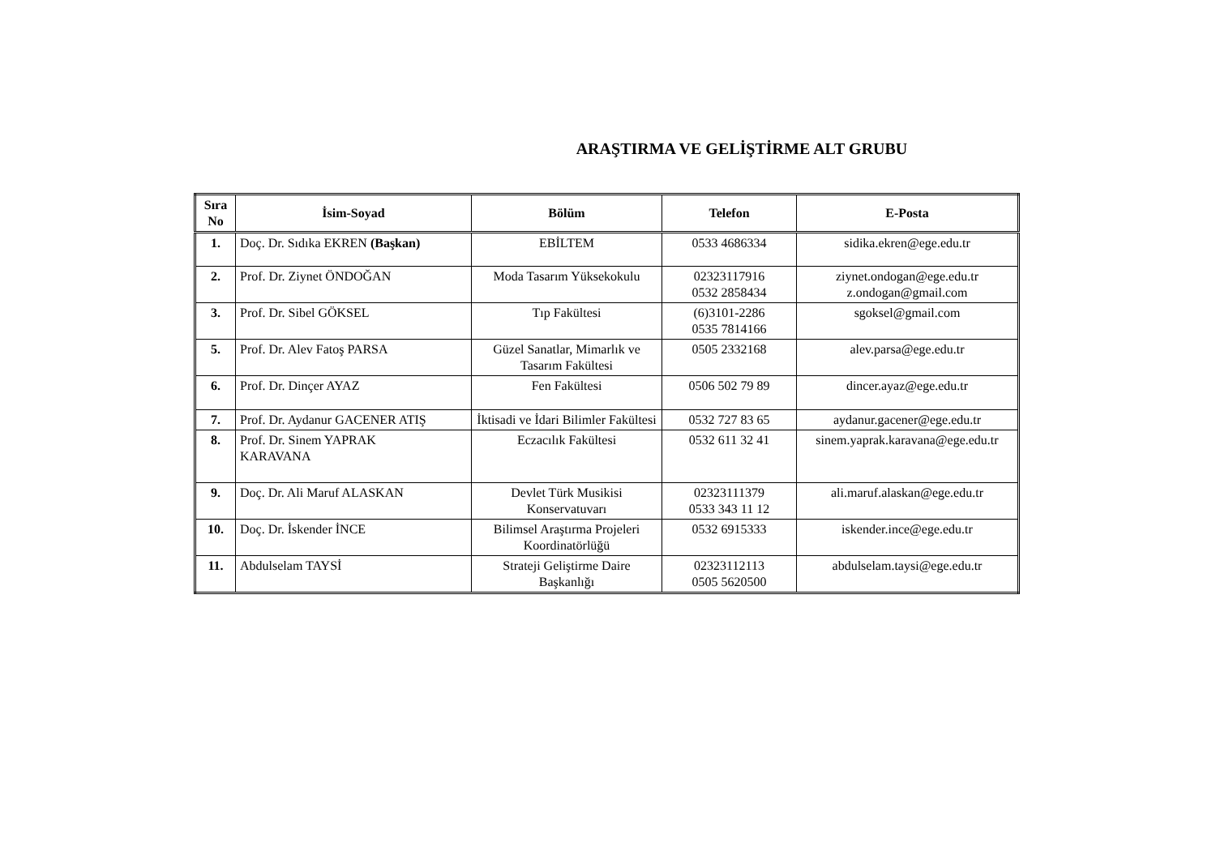ARAŞTIRMA VE GELİŞTİRME ALT GRUBU
| Sıra No | İsim-Soyad | Bölüm | Telefon | E-Posta |
| --- | --- | --- | --- | --- |
| 1. | Doç. Dr. Sıdıka EKREN (Başkan) | EBİLTEM | 0533 4686334 | sidika.ekren@ege.edu.tr |
| 2. | Prof. Dr. Ziynet ÖNDOĞAN | Moda Tasarım Yüksekokulu | 02323117916 0532 2858434 | ziynet.ondogan@ege.edu.tr z.ondogan@gmail.com |
| 3. | Prof. Dr. Sibel GÖKSEL | Tıp Fakültesi | (6)3101-2286 0535 7814166 | sgoksel@gmail.com |
| 5. | Prof. Dr. Alev Fatoş PARSA | Güzel Sanatlar, Mimarlık ve Tasarım Fakültesi | 0505 2332168 | alev.parsa@ege.edu.tr |
| 6. | Prof. Dr. Dinçer AYAZ | Fen Fakültesi | 0506 502 79 89 | dincer.ayaz@ege.edu.tr |
| 7. | Prof. Dr. Aydanur GACENER ATIŞ | İktisadi ve İdari Bilimler Fakültesi | 0532 727 83 65 | aydanur.gacener@ege.edu.tr |
| 8. | Prof. Dr. Sinem YAPRAK KARAVANA | Eczacılık Fakültesi | 0532 611 32 41 | sinem.yaprak.karavana@ege.edu.tr |
| 9. | Doç. Dr. Ali Maruf ALASKAN | Devlet Türk Musikisi Konservatuvarı | 02323111379 0533 343 11 12 | ali.maruf.alaskan@ege.edu.tr |
| 10. | Doç. Dr. İskender İNCE | Bilimsel Araştırma Projeleri Koordinatörlüğü | 0532 6915333 | iskender.ince@ege.edu.tr |
| 11. | Abdulselam TAYSİ | Strateji Geliştirme Daire Başkanlığı | 02323112113 0505 5620500 | abdulselam.taysi@ege.edu.tr |